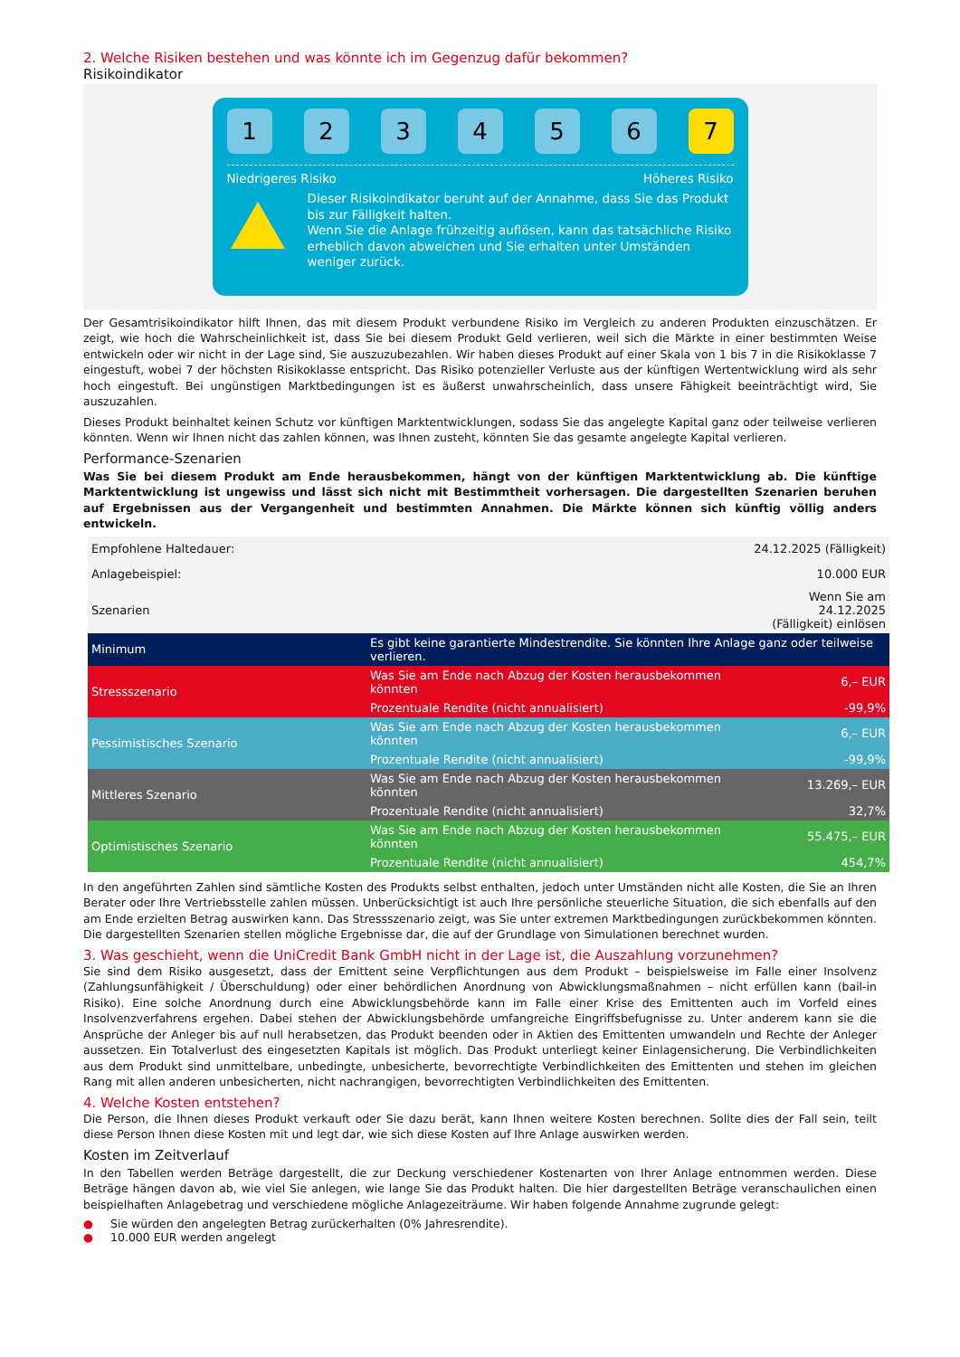2. Welche Risiken bestehen und was könnte ich im Gegenzug dafür bekommen?
Risikoindikator
1 2 3 4 5 6 7
Niedrigeres Risiko Höheres Risiko
Dieser Risikoindikator beruht auf der Annahme, dass Sie das Produkt bis zur Fälligkeit halten.
Wenn Sie die Anlage frühzeitig auflösen, kann das tatsächliche Risiko erheblich davon abweichen und Sie erhalten unter Umständen weniger zurück.
Der Gesamtrisikoindikator hilft Ihnen, das mit diesem Produkt verbundene Risiko im Vergleich zu anderen Produkten einzuschätzen. Er zeigt, wie hoch die Wahrscheinlichkeit ist, dass Sie bei diesem Produkt Geld verlieren, weil sich die Märkte in einer bestimmten Weise entwickeln oder wir nicht in der Lage sind, Sie auszuzubezahlen. Wir haben dieses Produkt auf einer Skala von 1 bis 7 in die Risikoklasse 7 eingestuft, wobei 7 der höchsten Risikoklasse entspricht. Das Risiko potenzieller Verluste aus der künftigen Wertentwicklung wird als sehr hoch eingestuft. Bei ungünstigen Marktbedingungen ist es äußerst unwahrscheinlich, dass unsere Fähigkeit beeinträchtigt wird, Sie auszuzahlen.
Dieses Produkt beinhaltet keinen Schutz vor künftigen Marktentwicklungen, sodass Sie das angelegte Kapital ganz oder teilweise verlieren könnten. Wenn wir Ihnen nicht das zahlen können, was Ihnen zusteht, könnten Sie das gesamte angelegte Kapital verlieren.
Performance-Szenarien
Was Sie bei diesem Produkt am Ende herausbekommen, hängt von der künftigen Marktentwicklung ab. Die künftige Marktentwicklung ist ungewiss und lässt sich nicht mit Bestimmtheit vorhersagen. Die dargestellten Szenarien beruhen auf Ergebnissen aus der Vergangenheit und bestimmten Annahmen. Die Märkte können sich künftig völlig anders entwickeln.
| Empfohlene Haltedauer: | | 24.12.2025 (Fälligkeit) |
| Anlagebeispiel: | | 10.000 EUR |
| Szenarien | | Wenn Sie am 24.12.2025 (Fälligkeit) einlösen |
| Minimum | Es gibt keine garantierte Mindestrendite. Sie könnten Ihre Anlage ganz oder teilweise verlieren. | |
| Stressszenario | Was Sie am Ende nach Abzug der Kosten herausbekommen könnten | 6,– EUR |
| | Prozentuale Rendite (nicht annualisiert) | -99,9% |
| Pessimistisches Szenario | Was Sie am Ende nach Abzug der Kosten herausbekommen könnten | 6,– EUR |
| | Prozentuale Rendite (nicht annualisiert) | -99,9% |
| Mittleres Szenario | Was Sie am Ende nach Abzug der Kosten herausbekommen könnten | 13.269,– EUR |
| | Prozentuale Rendite (nicht annualisiert) | 32,7% |
| Optimistisches Szenario | Was Sie am Ende nach Abzug der Kosten herausbekommen könnten | 55.475,– EUR |
| | Prozentuale Rendite (nicht annualisiert) | 454,7% |
In den angeführten Zahlen sind sämtliche Kosten des Produkts selbst enthalten, jedoch unter Umständen nicht alle Kosten, die Sie an Ihren Berater oder Ihre Vertriebsstelle zahlen müssen. Unberücksichtigt ist auch Ihre persönliche steuerliche Situation, die sich ebenfalls auf den am Ende erzielten Betrag auswirken kann. Das Stressszenario zeigt, was Sie unter extremen Marktbedingungen zurückbekommen könnten. Die dargestellten Szenarien stellen mögliche Ergebnisse dar, die auf der Grundlage von Simulationen berechnet wurden.
3. Was geschieht, wenn die UniCredit Bank GmbH nicht in der Lage ist, die Auszahlung vorzunehmen?
Sie sind dem Risiko ausgesetzt, dass der Emittent seine Verpflichtungen aus dem Produkt – beispielsweise im Falle einer Insolvenz (Zahlungsunfähigkeit / Überschuldung) oder einer behördlichen Anordnung von Abwicklungsmaßnahmen – nicht erfüllen kann (bail-in Risiko). Eine solche Anordnung durch eine Abwicklungsbehörde kann im Falle einer Krise des Emittenten auch im Vorfeld eines Insolvenzverfahrens ergehen. Dabei stehen der Abwicklungsbehörde umfangreiche Eingriffsbefugnisse zu. Unter anderem kann sie die Ansprüche der Anleger bis auf null herabsetzen, das Produkt beenden oder in Aktien des Emittenten umwandeln und Rechte der Anleger aussetzen. Ein Totalverlust des eingesetzten Kapitals ist möglich. Das Produkt unterliegt keiner Einlagensicherung. Die Verbindlichkeiten aus dem Produkt sind unmittelbare, unbedingte, unbesicherte, bevorrechtigte Verbindlichkeiten des Emittenten und stehen im gleichen Rang mit allen anderen unbesicherten, nicht nachrangigen, bevorrechtigten Verbindlichkeiten des Emittenten.
4. Welche Kosten entstehen?
Die Person, die Ihnen dieses Produkt verkauft oder Sie dazu berät, kann Ihnen weitere Kosten berechnen. Sollte dies der Fall sein, teilt diese Person Ihnen diese Kosten mit und legt dar, wie sich diese Kosten auf Ihre Anlage auswirken werden.
Kosten im Zeitverlauf
In den Tabellen werden Beträge dargestellt, die zur Deckung verschiedener Kostenarten von Ihrer Anlage entnommen werden. Diese Beträge hängen davon ab, wie viel Sie anlegen, wie lange Sie das Produkt halten. Die hier dargestellten Beträge veranschaulichen einen beispielhaften Anlagebetrag und verschiedene mögliche Anlagezeiträume. Wir haben folgende Annahme zugrunde gelegt:
● Sie würden den angelegten Betrag zurückerhalten (0% Jahresrendite).
● 10.000 EUR werden angelegt